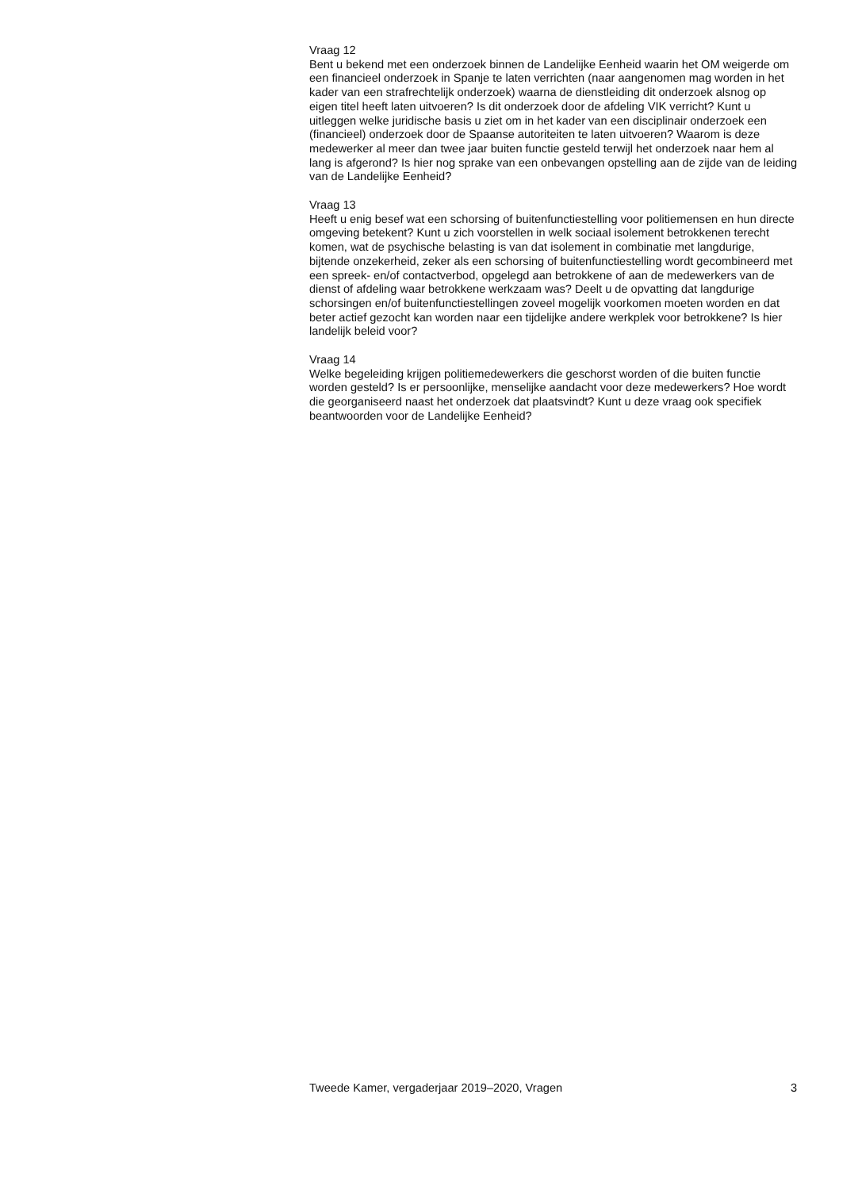Vraag 12
Bent u bekend met een onderzoek binnen de Landelijke Eenheid waarin het OM weigerde om een financieel onderzoek in Spanje te laten verrichten (naar aangenomen mag worden in het kader van een strafrechtelijk onderzoek) waarna de dienstleiding dit onderzoek alsnog op eigen titel heeft laten uitvoeren? Is dit onderzoek door de afdeling VIK verricht? Kunt u uitleggen welke juridische basis u ziet om in het kader van een disciplinair onderzoek een (financieel) onderzoek door de Spaanse autoriteiten te laten uitvoeren? Waarom is deze medewerker al meer dan twee jaar buiten functie gesteld terwijl het onderzoek naar hem al lang is afgerond? Is hier nog sprake van een onbevangen opstelling aan de zijde van de leiding van de Landelijke Eenheid?
Vraag 13
Heeft u enig besef wat een schorsing of buitenfunctiestelling voor politiemensen en hun directe omgeving betekent? Kunt u zich voorstellen in welk sociaal isolement betrokkenen terecht komen, wat de psychische belasting is van dat isolement in combinatie met langdurige, bijtende onzekerheid, zeker als een schorsing of buitenfunctiestelling wordt gecombineerd met een spreek- en/of contactverbod, opgelegd aan betrokkene of aan de medewerkers van de dienst of afdeling waar betrokkene werkzaam was? Deelt u de opvatting dat langdurige schorsingen en/of buitenfunctiestellingen zoveel mogelijk voorkomen moeten worden en dat beter actief gezocht kan worden naar een tijdelijke andere werkplek voor betrokkene? Is hier landelijk beleid voor?
Vraag 14
Welke begeleiding krijgen politiemedewerkers die geschorst worden of die buiten functie worden gesteld? Is er persoonlijke, menselijke aandacht voor deze medewerkers? Hoe wordt die georganiseerd naast het onderzoek dat plaatsvindt? Kunt u deze vraag ook specifiek beantwoorden voor de Landelijke Eenheid?
Tweede Kamer, vergaderjaar 2019–2020, Vragen 3